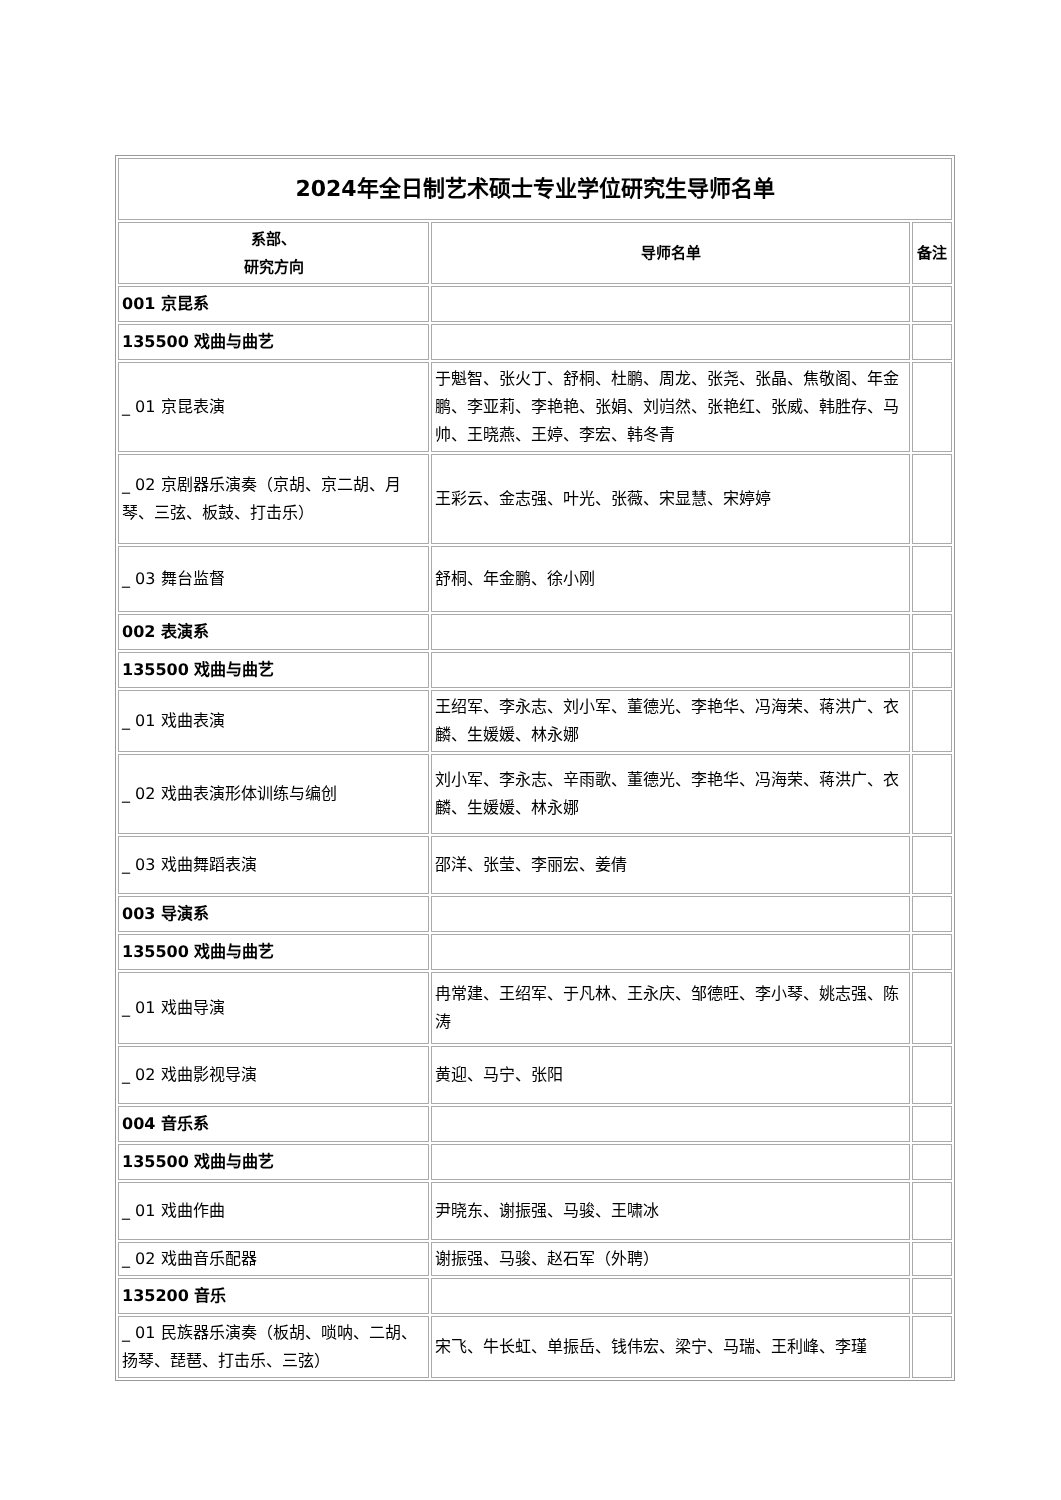| 2024年全日制艺术硕士专业学位研究生导师名单 | | |
| --- | --- | --- |
| 系部、 研究方向 | 导师名单 | 备注 |
| 001 京昆系 | | |
| 135500 戏曲与曲艺 | | |
| _ 01 京昆表演 | 于魁智、张火丁、舒桐、杜鹏、周龙、张尧、张晶、焦敬阁、年金鹏、李亚莉、李艳艳、张娟、刘岿然、张艳红、张威、韩胜存、马帅、王晓燕、王婷、李宏、韩冬青 | |
| _ 02 京剧器乐演奏（京胡、京二胡、月琴、三弦、板鼓、打击乐） | 王彩云、金志强、叶光、张薇、宋显慧、宋婷婷 | |
| _ 03 舞台监督 | 舒桐、年金鹏、徐小刚 | |
| 002 表演系 | | |
| 135500 戏曲与曲艺 | | |
| _ 01 戏曲表演 | 王绍军、李永志、刘小军、董德光、李艳华、冯海荣、蒋洪广、衣麟、生媛媛、林永娜 | |
| _ 02 戏曲表演形体训练与编创 | 刘小军、李永志、辛雨歌、董德光、李艳华、冯海荣、蒋洪广、衣麟、生媛媛、林永娜 | |
| _ 03 戏曲舞蹈表演 | 邵洋、张莹、李丽宏、姜倩 | |
| 003 导演系 | | |
| 135500 戏曲与曲艺 | | |
| _ 01 戏曲导演 | 冉常建、王绍军、于凡林、王永庆、邹德旺、李小琴、姚志强、陈涛 | |
| _ 02 戏曲影视导演 | 黄迎、马宁、张阳 | |
| 004 音乐系 | | |
| 135500 戏曲与曲艺 | | |
| _ 01 戏曲作曲 | 尹晓东、谢振强、马骏、王啸冰 | |
| _ 02 戏曲音乐配器 | 谢振强、马骏、赵石军（外聘） | |
| 135200 音乐 | | |
| _ 01 民族器乐演奏（板胡、唢呐、二胡、扬琴、琵琶、打击乐、三弦） | 宋飞、牛长虹、单振岳、钱伟宏、梁宁、马瑞、王利峰、李瑾 | |